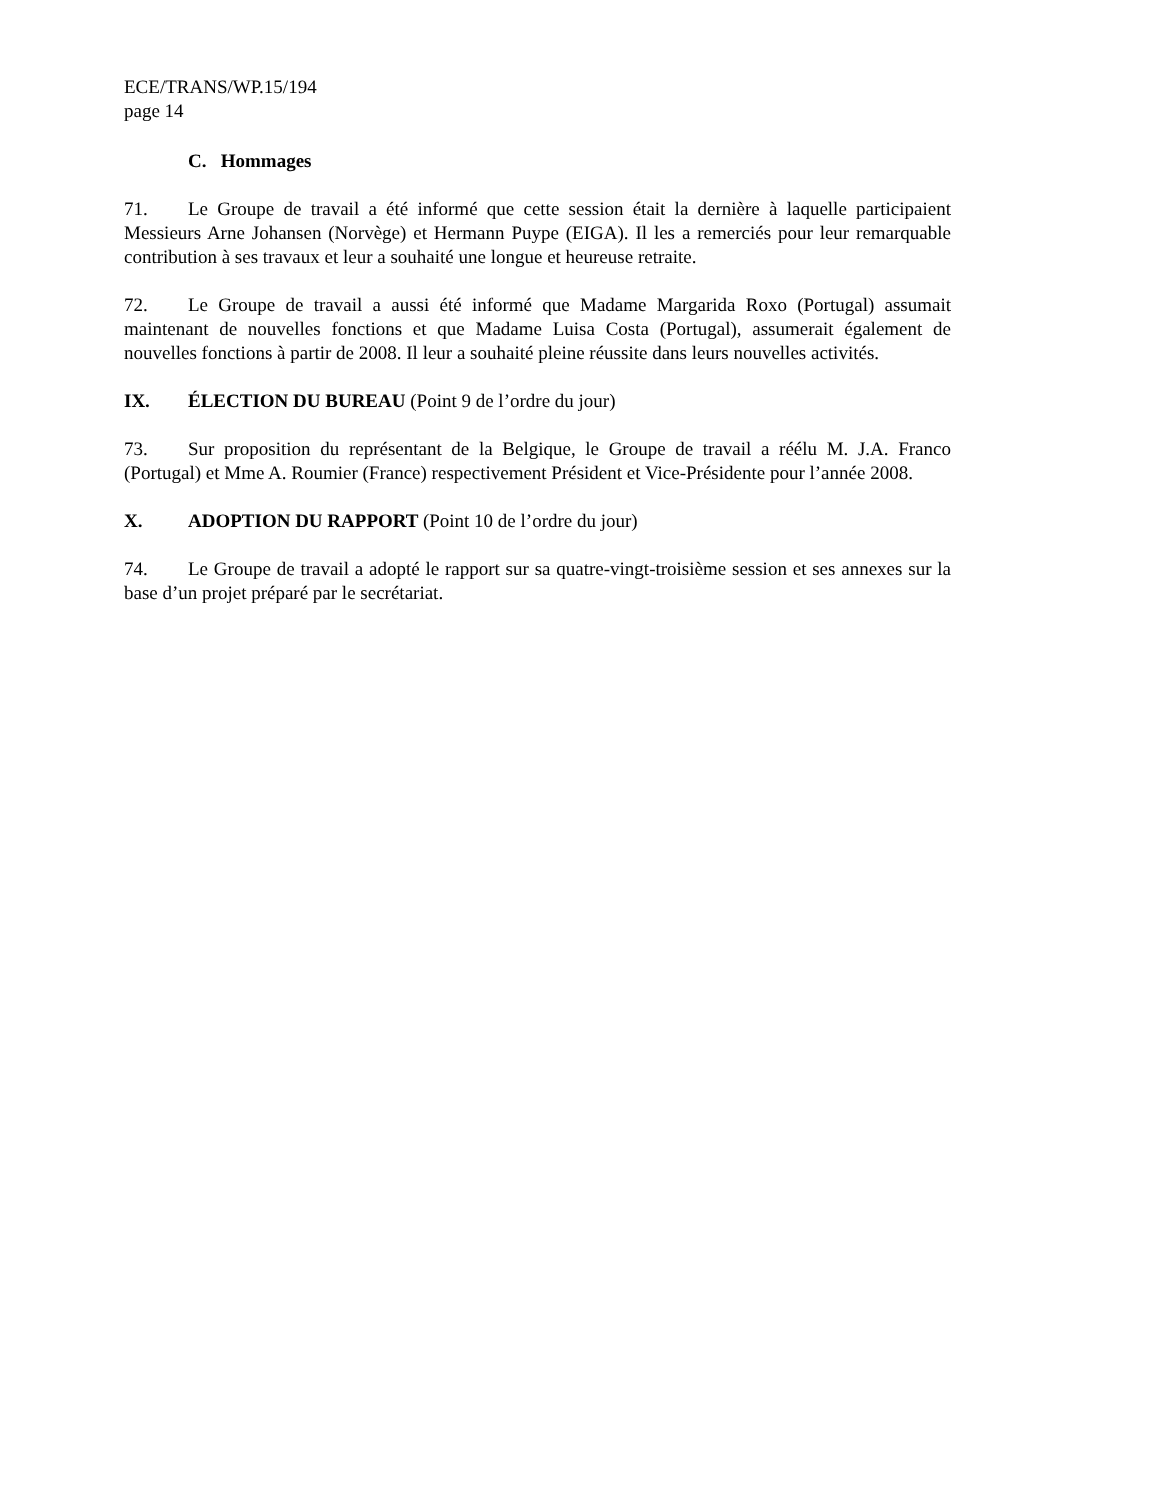ECE/TRANS/WP.15/194
page 14
C. Hommages
71. Le Groupe de travail a été informé que cette session était la dernière à laquelle participaient Messieurs Arne Johansen (Norvège) et Hermann Puype (EIGA). Il les a remerciés pour leur remarquable contribution à ses travaux et leur a souhaité une longue et heureuse retraite.
72. Le Groupe de travail a aussi été informé que Madame Margarida Roxo (Portugal) assumait maintenant de nouvelles fonctions et que Madame Luisa Costa (Portugal), assumerait également de nouvelles fonctions à partir de 2008. Il leur a souhaité pleine réussite dans leurs nouvelles activités.
IX. ÉLECTION DU BUREAU (Point 9 de l’ordre du jour)
73. Sur proposition du représentant de la Belgique, le Groupe de travail a réélu M. J.A. Franco (Portugal) et Mme A. Roumier (France) respectivement Président et Vice-Présidente pour l’année 2008.
X. ADOPTION DU RAPPORT (Point 10 de l’ordre du jour)
74. Le Groupe de travail a adopté le rapport sur sa quatre-vingt-troisième session et ses annexes sur la base d’un projet préparé par le secrétariat.